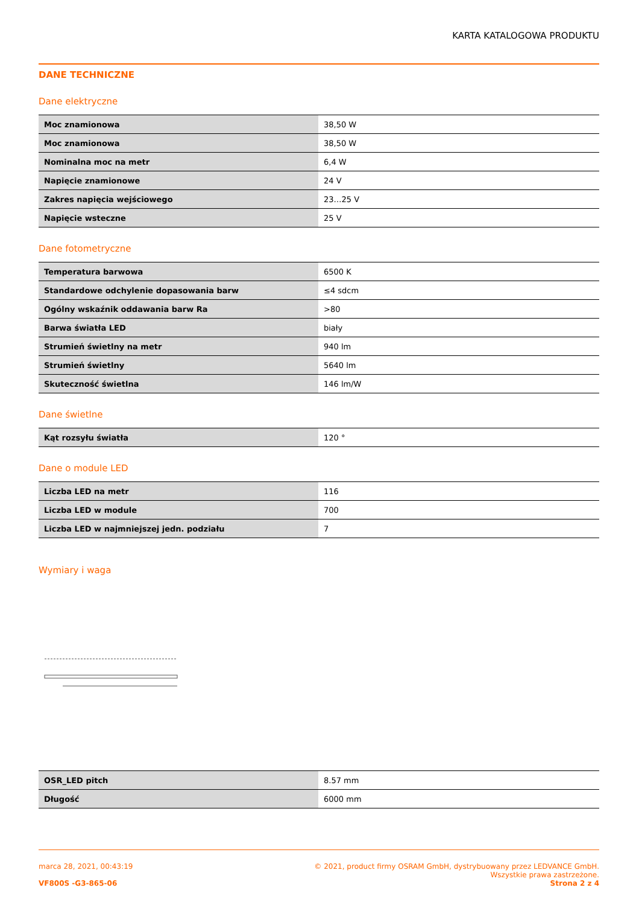KARTA KATALOGOWA PRODUKTU
DANE TECHNICZNE
Dane elektryczne
| Moc znamionowa | 38,50 W |
| Moc znamionowa | 38,50 W |
| Nominalna moc na metr | 6,4 W |
| Napięcie znamionowe | 24 V |
| Zakres napięcia wejściowego | 23…25 V |
| Napięcie wsteczne | 25 V |
Dane fotometryczne
| Temperatura barwowa | 6500 K |
| Standardowe odchylenie dopasowania barw | ≤4 sdcm |
| Ogólny wskaźnik oddawania barw Ra | >80 |
| Barwa światła LED | biały |
| Strumień świetlny na metr | 940 lm |
| Strumień świetlny | 5640 lm |
| Skuteczność świetlna | 146 lm/W |
Dane świetlne
| Kąt rozsyłu światła | 120 ° |
Dane o module LED
| Liczba LED na metr | 116 |
| Liczba LED w module | 700 |
| Liczba LED w najmniejszej jedn. podziału | 7 |
Wymiary i waga
| OSR_LED pitch | 8.57 mm |
| Długość | 6000 mm |
marca 28, 2021, 00:43:19 © 2021, product firmy OSRAM GmbH, dystrybuowany przez LEDVANCE GmbH.
Wszystkie prawa zastrzeżone.
VF800S -G3-865-06 Strona 2 z 4